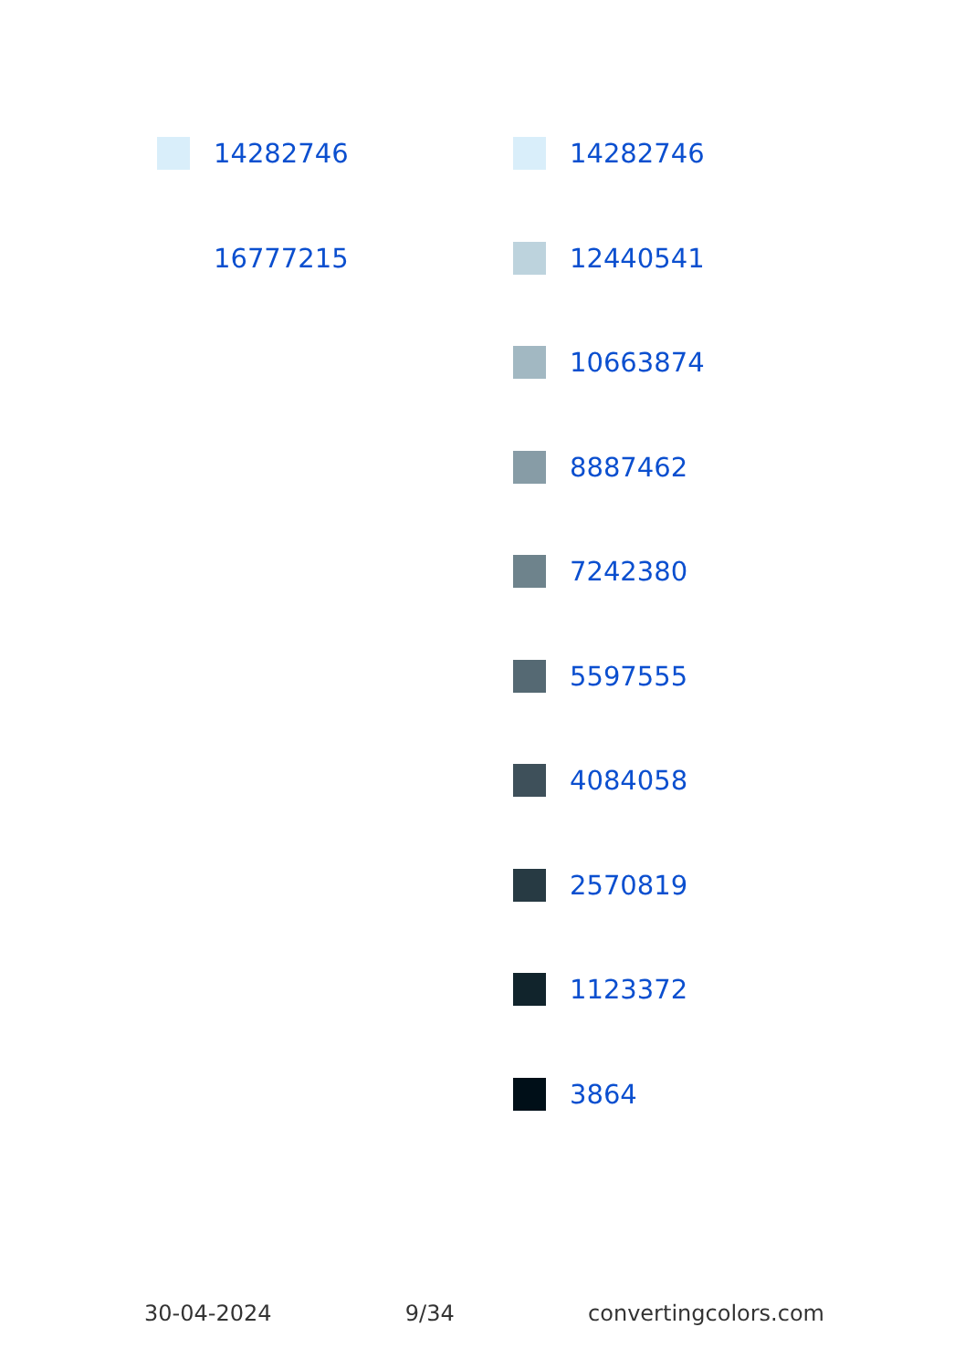14282746
16777215
14282746
12440541
10663874
8887462
7242380
5597555
4084058
2570819
1123372
3864
30-04-2024 9/34 convertingcolors.com